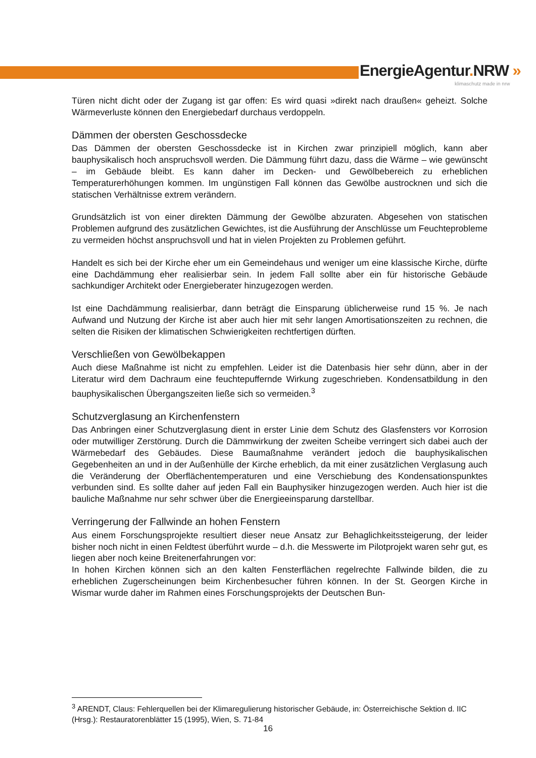EnergieAgentur. NRW »
klimaschutz made in nrw
Türen nicht dicht oder der Zugang ist gar offen: Es wird quasi »direkt nach draußen« geheizt. Solche Wärmeverluste können den Energiebedarf durchaus verdoppeln.
Dämmen der obersten Geschossdecke
Das Dämmen der obersten Geschossdecke ist in Kirchen zwar prinzipiell möglich, kann aber bauphysikalisch hoch anspruchsvoll werden. Die Dämmung führt dazu, dass die Wärme – wie gewünscht – im Gebäude bleibt. Es kann daher im Decken- und Gewölbebereich zu erheblichen Temperaturerhöhungen kommen. Im ungünstigen Fall können das Gewölbe austrocknen und sich die statischen Verhältnisse extrem verändern.
Grundsätzlich ist von einer direkten Dämmung der Gewölbe abzuraten. Abgesehen von statischen Problemen aufgrund des zusätzlichen Gewichtes, ist die Ausführung der Anschlüsse um Feuchteprobleme zu vermeiden höchst anspruchsvoll und hat in vielen Projekten zu Problemen geführt.
Handelt es sich bei der Kirche eher um ein Gemeindehaus und weniger um eine klassische Kirche, dürfte eine Dachdämmung eher realisierbar sein. In jedem Fall sollte aber ein für historische Gebäude sachkundiger Architekt oder Energieberater hinzugezogen werden.
Ist eine Dachdämmung realisierbar, dann beträgt die Einsparung üblicherweise rund 15 %. Je nach Aufwand und Nutzung der Kirche ist aber auch hier mit sehr langen Amortisationszeiten zu rechnen, die selten die Risiken der klimatischen Schwierigkeiten rechtfertigen dürften.
Verschließen von Gewölbekappen
Auch diese Maßnahme ist nicht zu empfehlen. Leider ist die Datenbasis hier sehr dünn, aber in der Literatur wird dem Dachraum eine feuchtepuffernde Wirkung zugeschrieben. Kondensatbildung in den bauphysikalischen Übergangszeiten ließe sich so vermeiden.<sup>3</sup>
Schutzverglasung an Kirchenfenstern
Das Anbringen einer Schutzverglasung dient in erster Linie dem Schutz des Glasfensters vor Korrosion oder mutwilliger Zerstörung. Durch die Dämmwirkung der zweiten Scheibe verringert sich dabei auch der Wärmebedarf des Gebäudes. Diese Baumaßnahme verändert jedoch die bauphysikalischen Gegebenheiten an und in der Außenhülle der Kirche erheblich, da mit einer zusätzlichen Verglasung auch die Veränderung der Oberflächentemperaturen und eine Verschiebung des Kondensationspunktes verbunden sind. Es sollte daher auf jeden Fall ein Bauphysiker hinzugezogen werden. Auch hier ist die bauliche Maßnahme nur sehr schwer über die Energieeinsparung darstellbar.
Verringerung der Fallwinde an hohen Fenstern
Aus einem Forschungsprojekte resultiert dieser neue Ansatz zur Behaglichkeitssteigerung, der leider bisher noch nicht in einen Feldtest überführt wurde – d.h. die Messwerte im Pilotprojekt waren sehr gut, es liegen aber noch keine Breitenerfahrungen vor:
In hohen Kirchen können sich an den kalten Fensterflächen regelrechte Fallwinde bilden, die zu erheblichen Zugerscheinungen beim Kirchenbesucher führen können. In der St. Georgen Kirche in Wismar wurde daher im Rahmen eines Forschungsprojekts der Deutschen Bun-
<sup>3</sup> ARENDT, Claus: Fehlerquellen bei der Klimaregulierung historischer Gebäude, in: Österreichische Sektion d. IIC (Hrsg.): Restauratorenblätter 15 (1995), Wien, S. 71-84
16